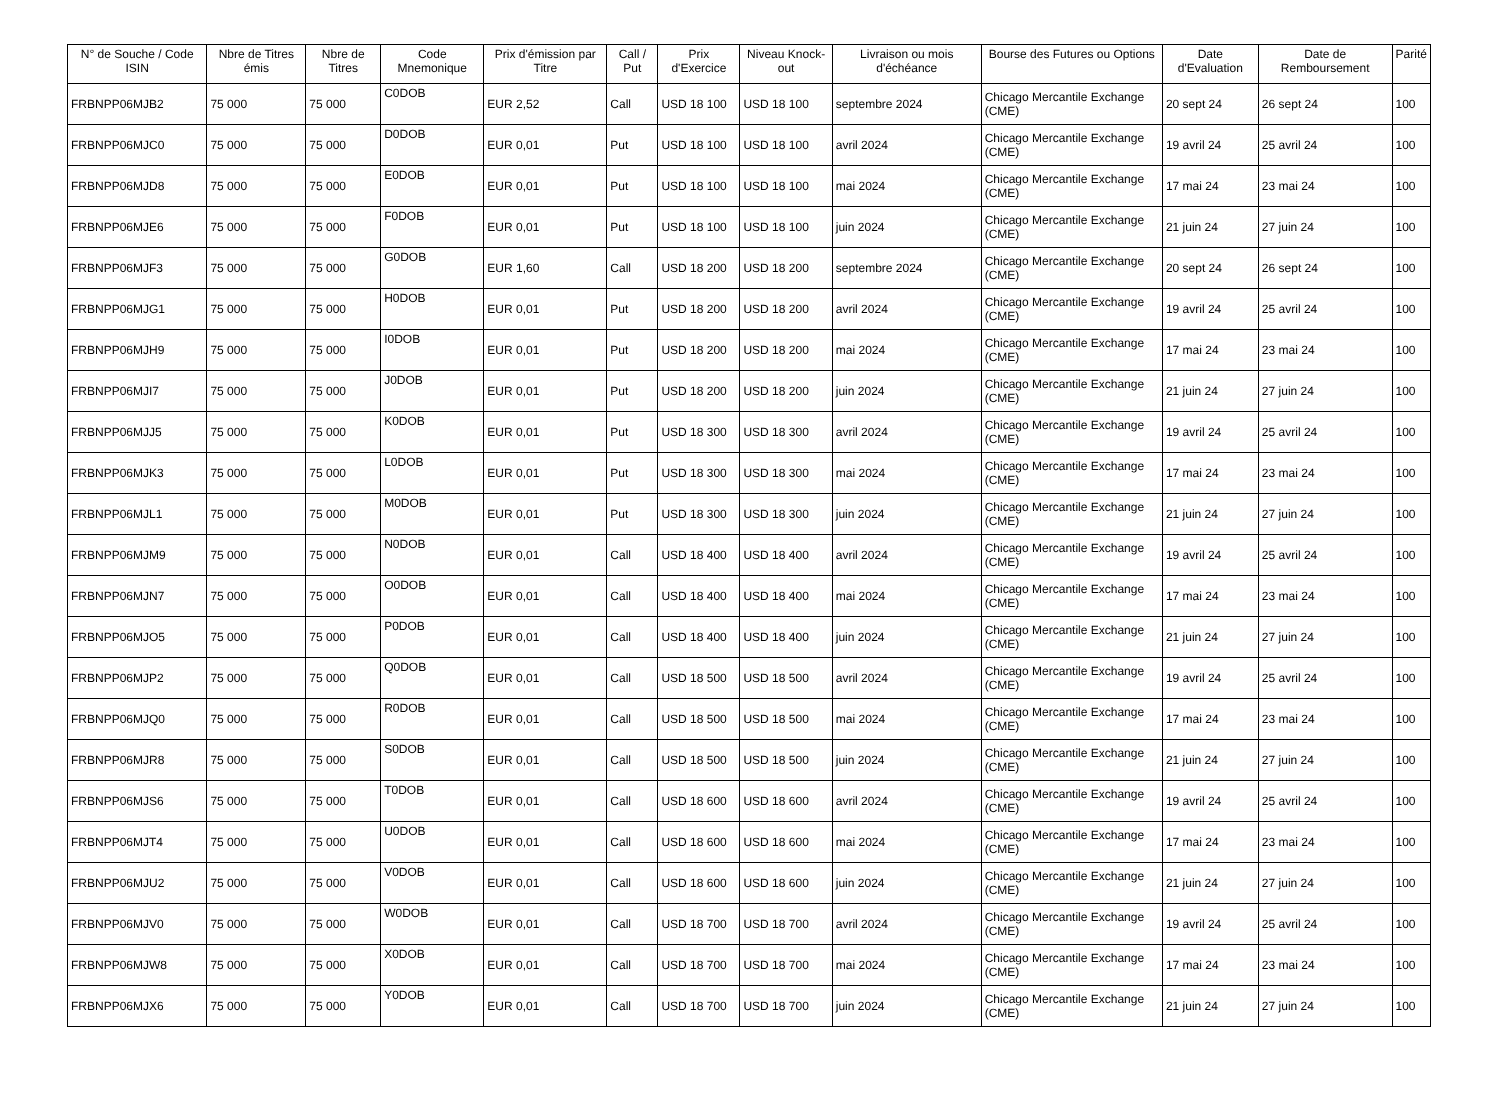| N° de Souche / Code ISIN | Nbre de Titres émis | Nbre de Titres | Code Mnemonique | Prix d'émission par Titre | Call / Put | Prix d'Exercice | Niveau Knock-out | Livraison ou mois d'échéance | Bourse des Futures ou Options | Date d'Evaluation | Date de Remboursement | Parité |
| --- | --- | --- | --- | --- | --- | --- | --- | --- | --- | --- | --- | --- |
| FRBNPP06MJB2 | 75 000 | 75 000 | C0DOB | EUR 2,52 | Call | USD 18 100 | USD 18 100 | septembre 2024 | Chicago Mercantile Exchange (CME) | 20 sept 24 | 26 sept 24 | 100 |
| FRBNPP06MJC0 | 75 000 | 75 000 | D0DOB | EUR 0,01 | Put | USD 18 100 | USD 18 100 | avril 2024 | Chicago Mercantile Exchange (CME) | 19 avril 24 | 25 avril 24 | 100 |
| FRBNPP06MJD8 | 75 000 | 75 000 | E0DOB | EUR 0,01 | Put | USD 18 100 | USD 18 100 | mai 2024 | Chicago Mercantile Exchange (CME) | 17 mai 24 | 23 mai 24 | 100 |
| FRBNPP06MJE6 | 75 000 | 75 000 | F0DOB | EUR 0,01 | Put | USD 18 100 | USD 18 100 | juin 2024 | Chicago Mercantile Exchange (CME) | 21 juin 24 | 27 juin 24 | 100 |
| FRBNPP06MJF3 | 75 000 | 75 000 | G0DOB | EUR 1,60 | Call | USD 18 200 | USD 18 200 | septembre 2024 | Chicago Mercantile Exchange (CME) | 20 sept 24 | 26 sept 24 | 100 |
| FRBNPP06MJG1 | 75 000 | 75 000 | H0DOB | EUR 0,01 | Put | USD 18 200 | USD 18 200 | avril 2024 | Chicago Mercantile Exchange (CME) | 19 avril 24 | 25 avril 24 | 100 |
| FRBNPP06MJH9 | 75 000 | 75 000 | I0DOB | EUR 0,01 | Put | USD 18 200 | USD 18 200 | mai 2024 | Chicago Mercantile Exchange (CME) | 17 mai 24 | 23 mai 24 | 100 |
| FRBNPP06MJI7 | 75 000 | 75 000 | J0DOB | EUR 0,01 | Put | USD 18 200 | USD 18 200 | juin 2024 | Chicago Mercantile Exchange (CME) | 21 juin 24 | 27 juin 24 | 100 |
| FRBNPP06MJJ5 | 75 000 | 75 000 | K0DOB | EUR 0,01 | Put | USD 18 300 | USD 18 300 | avril 2024 | Chicago Mercantile Exchange (CME) | 19 avril 24 | 25 avril 24 | 100 |
| FRBNPP06MJK3 | 75 000 | 75 000 | L0DOB | EUR 0,01 | Put | USD 18 300 | USD 18 300 | mai 2024 | Chicago Mercantile Exchange (CME) | 17 mai 24 | 23 mai 24 | 100 |
| FRBNPP06MJL1 | 75 000 | 75 000 | M0DOB | EUR 0,01 | Put | USD 18 300 | USD 18 300 | juin 2024 | Chicago Mercantile Exchange (CME) | 21 juin 24 | 27 juin 24 | 100 |
| FRBNPP06MJM9 | 75 000 | 75 000 | N0DOB | EUR 0,01 | Call | USD 18 400 | USD 18 400 | avril 2024 | Chicago Mercantile Exchange (CME) | 19 avril 24 | 25 avril 24 | 100 |
| FRBNPP06MJN7 | 75 000 | 75 000 | O0DOB | EUR 0,01 | Call | USD 18 400 | USD 18 400 | mai 2024 | Chicago Mercantile Exchange (CME) | 17 mai 24 | 23 mai 24 | 100 |
| FRBNPP06MJO5 | 75 000 | 75 000 | P0DOB | EUR 0,01 | Call | USD 18 400 | USD 18 400 | juin 2024 | Chicago Mercantile Exchange (CME) | 21 juin 24 | 27 juin 24 | 100 |
| FRBNPP06MJP2 | 75 000 | 75 000 | Q0DOB | EUR 0,01 | Call | USD 18 500 | USD 18 500 | avril 2024 | Chicago Mercantile Exchange (CME) | 19 avril 24 | 25 avril 24 | 100 |
| FRBNPP06MJQ0 | 75 000 | 75 000 | R0DOB | EUR 0,01 | Call | USD 18 500 | USD 18 500 | mai 2024 | Chicago Mercantile Exchange (CME) | 17 mai 24 | 23 mai 24 | 100 |
| FRBNPP06MJR8 | 75 000 | 75 000 | S0DOB | EUR 0,01 | Call | USD 18 500 | USD 18 500 | juin 2024 | Chicago Mercantile Exchange (CME) | 21 juin 24 | 27 juin 24 | 100 |
| FRBNPP06MJS6 | 75 000 | 75 000 | T0DOB | EUR 0,01 | Call | USD 18 600 | USD 18 600 | avril 2024 | Chicago Mercantile Exchange (CME) | 19 avril 24 | 25 avril 24 | 100 |
| FRBNPP06MJT4 | 75 000 | 75 000 | U0DOB | EUR 0,01 | Call | USD 18 600 | USD 18 600 | mai 2024 | Chicago Mercantile Exchange (CME) | 17 mai 24 | 23 mai 24 | 100 |
| FRBNPP06MJU2 | 75 000 | 75 000 | V0DOB | EUR 0,01 | Call | USD 18 600 | USD 18 600 | juin 2024 | Chicago Mercantile Exchange (CME) | 21 juin 24 | 27 juin 24 | 100 |
| FRBNPP06MJV0 | 75 000 | 75 000 | W0DOB | EUR 0,01 | Call | USD 18 700 | USD 18 700 | avril 2024 | Chicago Mercantile Exchange (CME) | 19 avril 24 | 25 avril 24 | 100 |
| FRBNPP06MJW8 | 75 000 | 75 000 | X0DOB | EUR 0,01 | Call | USD 18 700 | USD 18 700 | mai 2024 | Chicago Mercantile Exchange (CME) | 17 mai 24 | 23 mai 24 | 100 |
| FRBNPP06MJX6 | 75 000 | 75 000 | Y0DOB | EUR 0,01 | Call | USD 18 700 | USD 18 700 | juin 2024 | Chicago Mercantile Exchange (CME) | 21 juin 24 | 27 juin 24 | 100 |